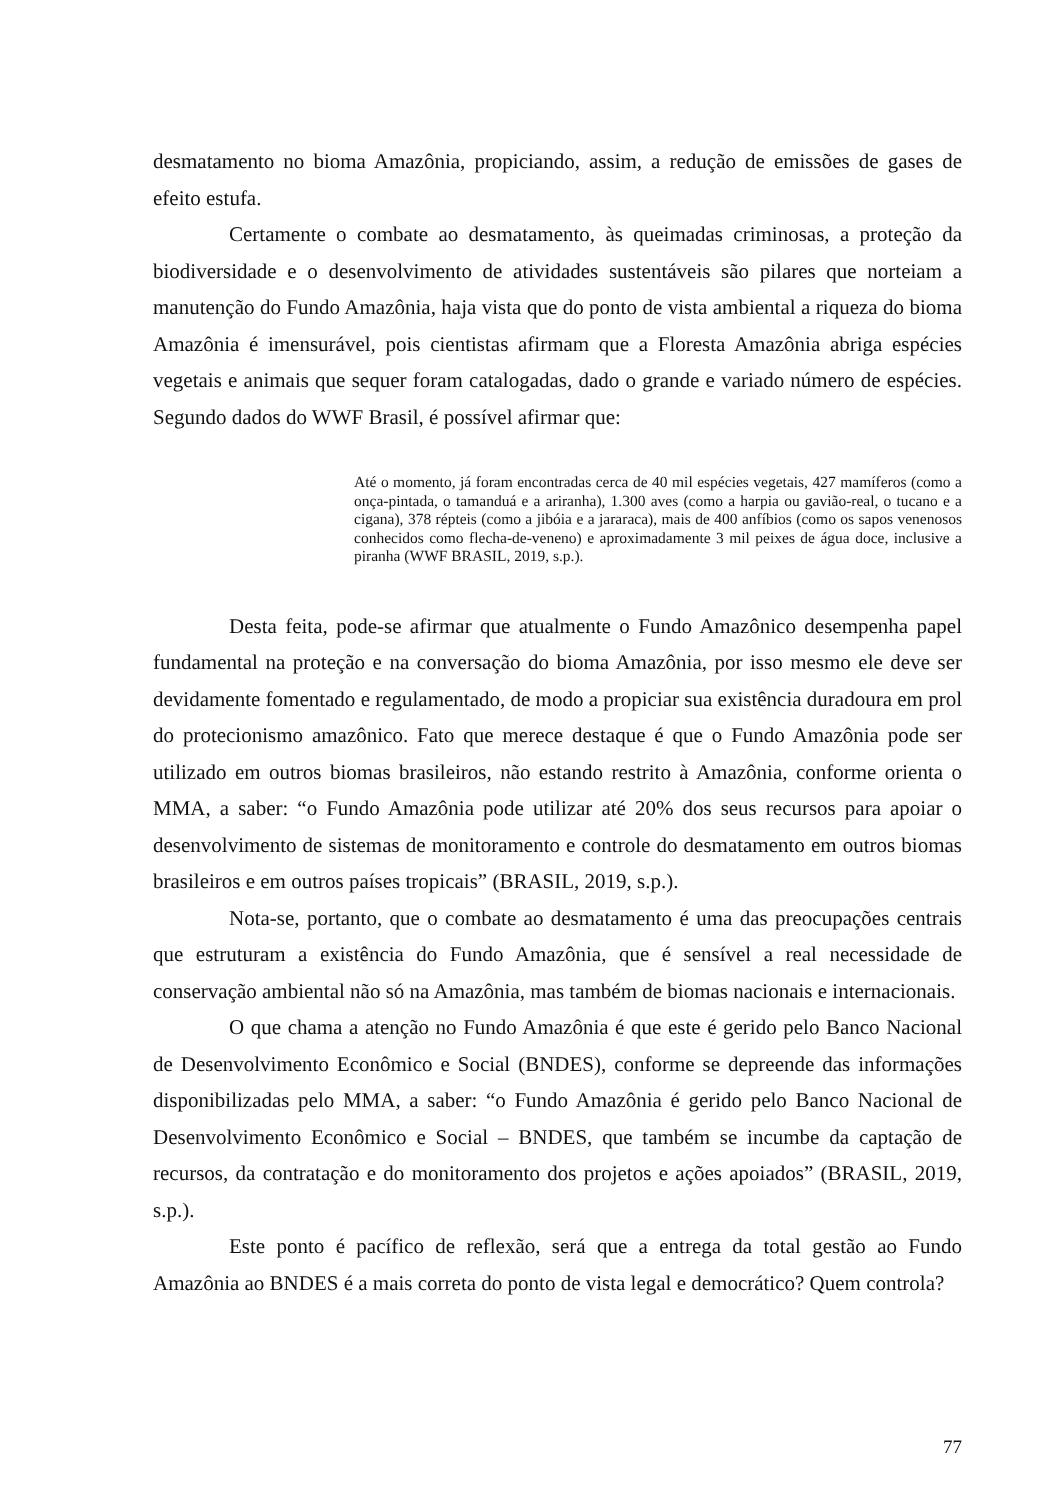desmatamento no bioma Amazônia, propiciando, assim, a redução de emissões de gases de efeito estufa.
Certamente o combate ao desmatamento, às queimadas criminosas, a proteção da biodiversidade e o desenvolvimento de atividades sustentáveis são pilares que norteiam a manutenção do Fundo Amazônia, haja vista que do ponto de vista ambiental a riqueza do bioma Amazônia é imensurável, pois cientistas afirmam que a Floresta Amazônia abriga espécies vegetais e animais que sequer foram catalogadas, dado o grande e variado número de espécies. Segundo dados do WWF Brasil, é possível afirmar que:
Até o momento, já foram encontradas cerca de 40 mil espécies vegetais, 427 mamíferos (como a onça-pintada, o tamanduá e a ariranha), 1.300 aves (como a harpia ou gavião-real, o tucano e a cigana), 378 répteis (como a jibóia e a jararaca), mais de 400 anfíbios (como os sapos venenosos conhecidos como flecha-de-veneno) e aproximadamente 3 mil peixes de água doce, inclusive a piranha (WWF BRASIL, 2019, s.p.).
Desta feita, pode-se afirmar que atualmente o Fundo Amazônico desempenha papel fundamental na proteção e na conversação do bioma Amazônia, por isso mesmo ele deve ser devidamente fomentado e regulamentado, de modo a propiciar sua existência duradoura em prol do protecionismo amazônico. Fato que merece destaque é que o Fundo Amazônia pode ser utilizado em outros biomas brasileiros, não estando restrito à Amazônia, conforme orienta o MMA, a saber: “o Fundo Amazônia pode utilizar até 20% dos seus recursos para apoiar o desenvolvimento de sistemas de monitoramento e controle do desmatamento em outros biomas brasileiros e em outros países tropicais” (BRASIL, 2019, s.p.).
Nota-se, portanto, que o combate ao desmatamento é uma das preocupações centrais que estruturam a existência do Fundo Amazônia, que é sensível a real necessidade de conservação ambiental não só na Amazônia, mas também de biomas nacionais e internacionais.
O que chama a atenção no Fundo Amazônia é que este é gerido pelo Banco Nacional de Desenvolvimento Econômico e Social (BNDES), conforme se depreende das informações disponibilizadas pelo MMA, a saber: “o Fundo Amazônia é gerido pelo Banco Nacional de Desenvolvimento Econômico e Social – BNDES, que também se incumbe da captação de recursos, da contratação e do monitoramento dos projetos e ações apoiados” (BRASIL, 2019, s.p.).
Este ponto é pacífico de reflexão, será que a entrega da total gestão ao Fundo Amazônia ao BNDES é a mais correta do ponto de vista legal e democrático? Quem controla?
77